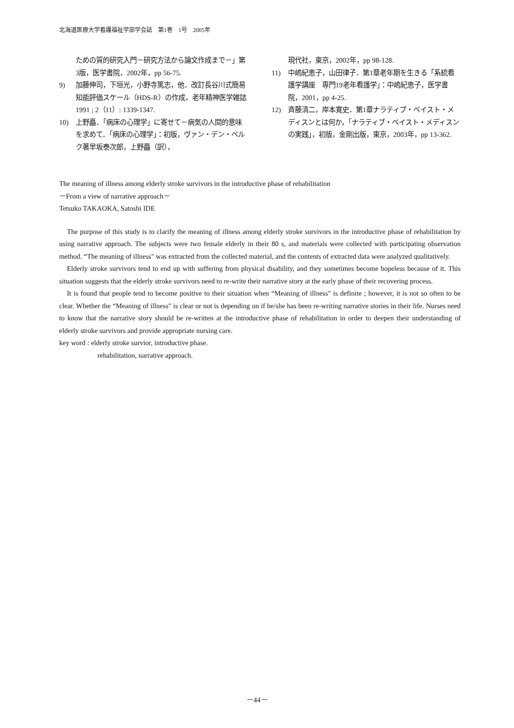北海道医療大学看護福祉学部学会誌　第1巻　1号　2005年
ための質的研究入門－研究方法から論文作成まで－」第3版，医学書院，2002年，pp 56-75.
9) 加藤伸司，下垣光，小野寺篤志，他．改訂長谷川式簡易知能評価スケール（HDS-R）の作成，老年精神医学雑誌 1991 ; 2（11）: 1339-1347.
10) 上野矗．「病床の心理学」に寄せて－病気の人間的意味を求めて．「病床の心理学」：初版，ヴァン・デン・ベルク著早坂泰次郎，上野矗（訳），
現代社，東京，2002年，pp 98-128.
11) 中嶋紀恵子，山田律子．第1章老年期を生きる「系統看護学講座　専門19老年看護学」：中嶋紀恵子，医学書院，2001，pp 4-25.
12) 斉藤清二，岸本寛史．第1章ナラティブ・ベイスト・メディスンとは何か，「ナラティブ・ベイスト・メディスンの実践」，初版，金剛出版，東京，2003年，pp 13-362.
The meaning of illness among elderly stroke survivors in the introductive phase of rehabilitation
－From a view of narrative approach－
Tetsuko TAKAOKA, Satoshi IDE
The purpose of this study is to clarify the meaning of illness among elderly stroke survivors in the introductive phase of rehabilitation by using narrative approach. The subjects were two female elderly in their 80 s, and materials were collected with participating observation method. “The meaning of illness" was extracted from the collected material, and the contents of extracted data were analyzed qualitatively.
Elderly stroke survivors tend to end up with suffering from physical disability, and they sometimes become hopeless because of it. This situation suggests that the elderly stroke survivors need to re-write their narrative story at the early phase of their recovering process.
It is found that people tend to become positive to their situation when “Meaning of illness" is definite ; however, it is not so often to be clear. Whether the “Meaning of illness" is clear or not is depending on if he/she has been re-writing narrative stories in their life. Nurses need to know that the narrative story should be re-written at the introductive phase of rehabilitation in order to deepen their understanding of elderly stroke survivors and provide appropriate nursing care.
key word : elderly stroke survior, introductive phase.
rehabilitation, narrative approach.
－44－